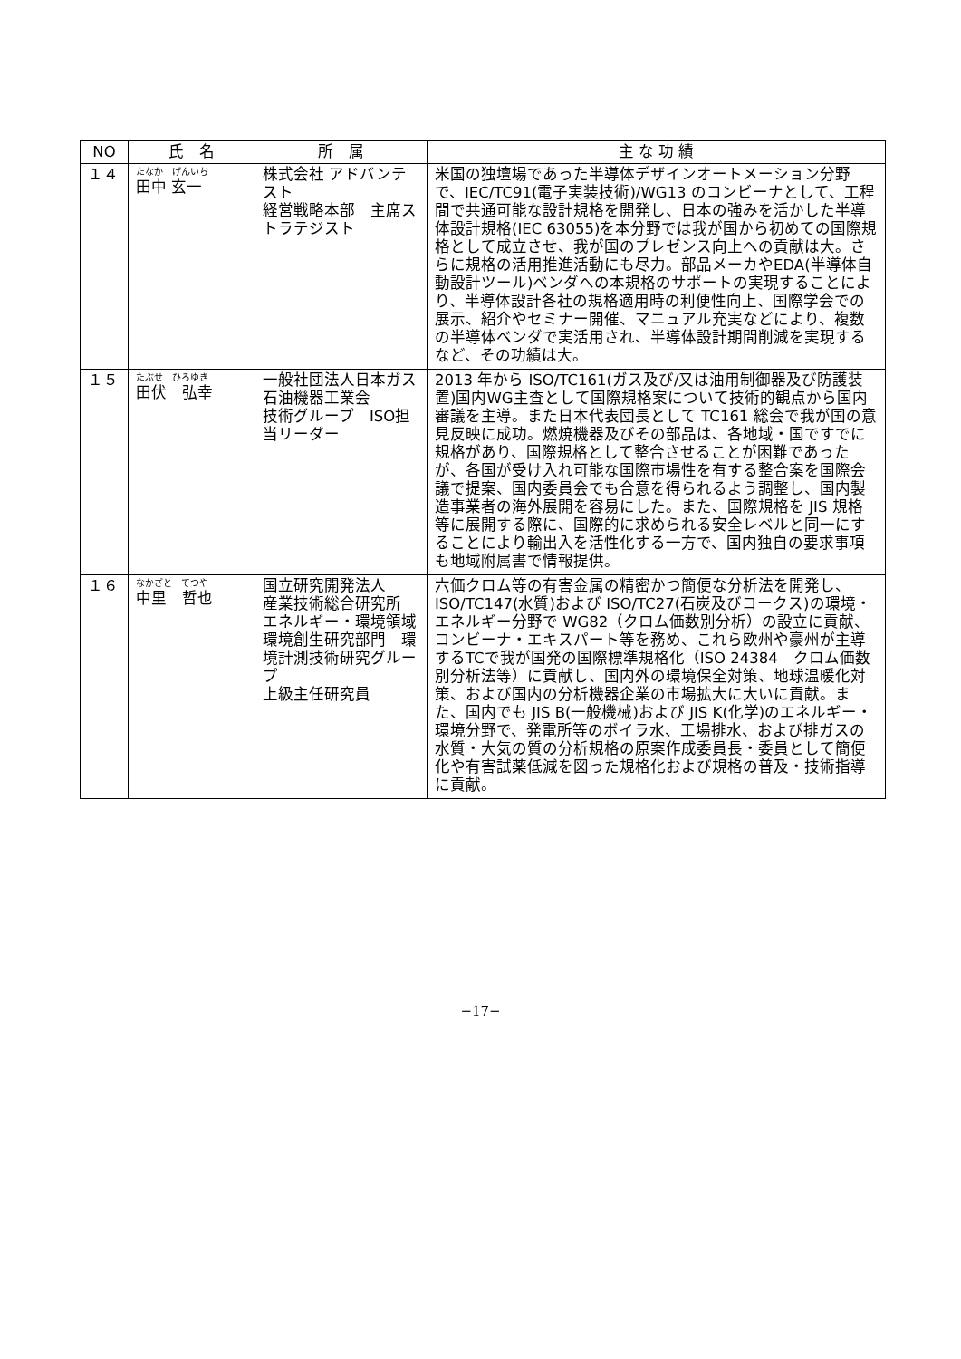| NO | 氏 名 | 所 属 | 主 な 功 績 |
| --- | --- | --- | --- |
| １４ | たなか げんいち 田中 玄一 | 株式会社 アドバンテスト 経営戦略本部 主席ストラテジスト | 米国の独壇場であった半導体デザインオートメーション分野で、IEC/TC91(電子実装技術)/WG13 のコンビーナとして、工程間で共通可能な設計規格を開発し、日本の強みを活かした半導体設計規格(IEC 63055)を本分野では我が国から初めての国際規格として成立させ、我が国のプレゼンス向上への貢献は大。さらに規格の活用推進活動にも尽力。部品メーカやEDA(半導体自動設計ツール)ベンダへの本規格のサポートの実現することにより、半導体設計各社の規格適用時の利便性向上、国際学会での展示、紹介やセミナー開催、マニュアル充実などにより、複数の半導体ベンダで実活用され、半導体設計期間削減を実現するなど、その功績は大。 |
| １５ | たぶせ ひろゆき 田伏 弘幸 | 一般社団法人日本ガス石油機器工業会 技術グループ ISO担当リーダー | 2013 年から ISO/TC161(ガス及び/又は油用制御器及び防護装置)国内WG主査として国際規格案について技術的観点から国内審議を主導。また日本代表団長として TC161 総会で我が国の意見反映に成功。燃焼機器及びその部品は、各地域・国ですでに規格があり、国際規格として整合させることが困難であったが、各国が受け入れ可能な国際市場性を有する整合案を国際会議で提案、国内委員会でも合意を得られるよう調整し、国内製造事業者の海外展開を容易にした。また、国際規格を JIS 規格等に展開する際に、国際的に求められる安全レベルと同一にすることにより輸出入を活性化する一方で、国内独自の要求事項も地域附属書で情報提供。 |
| １６ | なかざと てつや 中里 哲也 | 国立研究開発法人 産業技術総合研究所 エネルギー・環境領域 環境創生研究部門 環境計測技術研究グループ 上級主任研究員 | 六価クロム等の有害金属の精密かつ簡便な分析法を開発し、ISO/TC147(水質)および ISO/TC27(石炭及びコークス)の環境・エネルギー分野で WG82（クロム価数別分析）の設立に貢献、コンビーナ・エキスパート等を務め、これら欧州や豪州が主導するTCで我が国発の国際標準規格化（ISO 24384 クロム価数別分析法等）に貢献し、国内外の環境保全対策、地球温暖化対策、および国内の分析機器企業の市場拡大に大いに貢献。また、国内でも JIS B(一般機械)および JIS K(化学)のエネルギー・環境分野で、発電所等のボイラ水、工場排水、および排ガスの水質・大気の質の分析規格の原案作成委員長・委員として簡便化や有害試薬低減を図った規格化および規格の普及・技術指導に貢献。 |
−17−